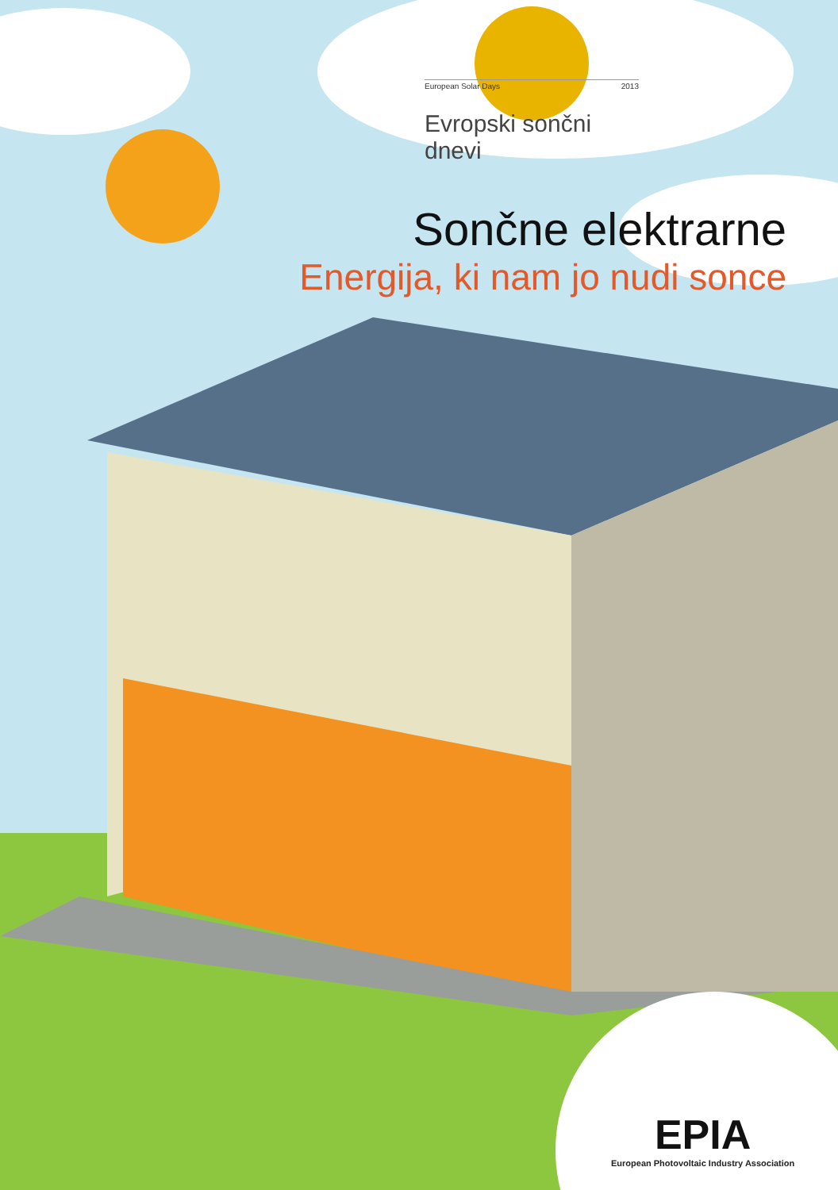European Solar Days 2013
Evropski sončni dnevi
Sončne elektrarne
Energija, ki nam jo nudi sonce
EPIA
European Photovoltaic Industry Association